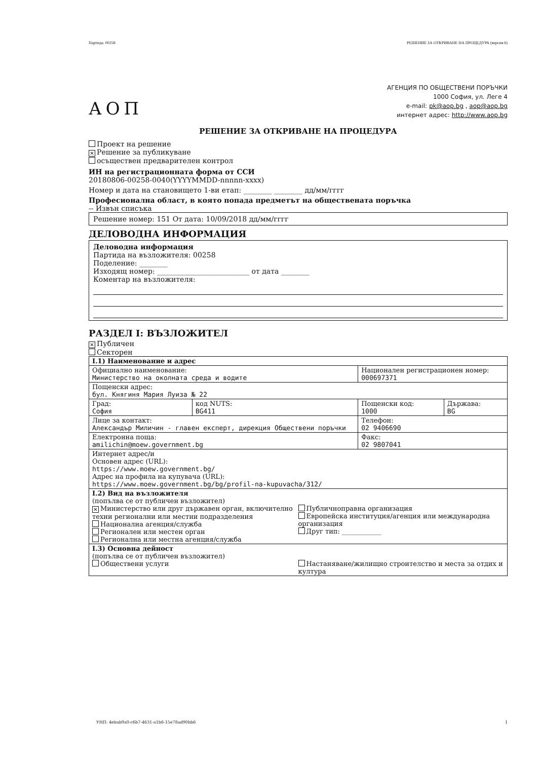Партида: 00258 РЕШЕНИЕ ЗА ОТКРИВАНЕ НА ПРОЦЕДУРА (версия 6)
АОП
АГЕНЦИЯ ПО ОБЩЕСТВЕНИ ПОРЪЧКИ
1000 София, ул. Леге 4
e-mail: pk@aop.bg , aop@aop.bg
интернет адрес: http://www.aop.bg
РЕШЕНИЕ ЗА ОТКРИВАНЕ НА ПРОЦЕДУРА
Проект на решение
✕ Решение за публикуване
осъществен предварителен контрол
ИН на регистрационната форма от ССИ
20180806-00258-0040(YYYYMMDD-nnnnn-xxxx)
Номер и дата на становището 1-ви етап: ________ ________ дд/мм/гггг
Професионална област, в която попада предметът на обществената поръчка
-- Извън списъка
Решение номер: 151 От дата: 10/09/2018 дд/мм/гггг
ДЕЛОВОДНА ИНФОРМАЦИЯ
Деловодна информация
Партида на възложителя: 00258
Поделение: ________
Изходящ номер: __________________________ от дата ________
Коментар на възложителя:
РАЗДЕЛ I: ВЪЗЛОЖИТЕЛ
✕ Публичен
Секторен
| I.1) Наименование и адрес | | | |
| Официално наименование: Министерство на околната среда и водите | | Национален регистрационен номер: 000697371 | |
| Пощенски адрес: бул. Княгиня Мария Луиза № 22 | | | |
| Град: София | код NUTS: BG411 | Пощенски код: 1000 | Държава: BG |
| Лице за контакт: Александър Миличин - главен експерт, дирекция Обществени поръчки | | Телефон: 02 9406690 | |
| Електронна поща: amilichin@moew.government.bg | | Факс: 02 9807041 | |
| Интернет адрес/и Основен адрес (URL): https://www.moew.government.bg/ Адрес на профила на купувача (URL): https://www.moew.government.bg/bg/profil-na-kupuvacha/312/ | | | |
| I.2) Вид на възложителя (попълва се от публичен възложител) ✕ Министерство или друг държавен орган, включително техни регионални или местни подразделения Национална агенция/служба Регионален или местен орган Регионална или местна агенция/служба Публичноправна организация Европейска институция/агенция или международна организация Друг тип: ____________ | | | |
| I.3) Основна дейност (попълва се от публичен възложител) Обществени услуги Настаняване/жилищно строителство и места за отдих и култура | | | |
УНП: 4ebab9a0-c6b7-4631-a1b6-15e78ad90bb6 1